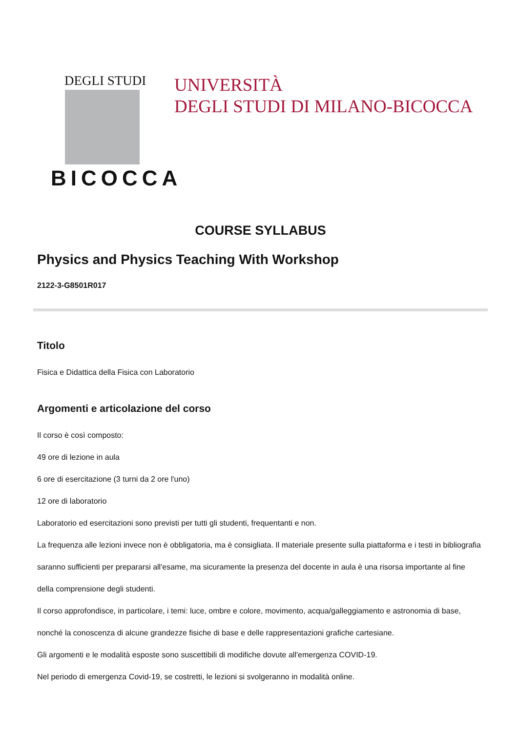DEGLI STUDI
BICOCCA
UNIVERSITÀ
DEGLI STUDI DI MILANO-BICOCCA
COURSE SYLLABUS
Physics and Physics Teaching With Workshop
2122-3-G8501R017
Titolo
Fisica e Didattica della Fisica con Laboratorio
Argomenti e articolazione del corso
Il corso è così composto:
49 ore di lezione in aula
6 ore di esercitazione (3 turni da 2 ore l'uno)
12 ore di laboratorio
Laboratorio ed esercitazioni sono previsti per tutti gli studenti, frequentanti e non.
La frequenza alle lezioni invece non è obbligatoria, ma è consigliata. Il materiale presente sulla piattaforma e i testi in bibliografia saranno sufficienti per prepararsi all'esame, ma sicuramente la presenza del docente in aula è una risorsa importante al fine della comprensione degli studenti.
Il corso approfondisce, in particolare, i temi: luce, ombre e colore, movimento, acqua/galleggiamento e astronomia di base, nonché la conoscenza di alcune grandezze fisiche di base e delle rappresentazioni grafiche cartesiane.
Gli argomenti e le modalità esposte sono suscettibili di modifiche dovute all'emergenza COVID-19.
Nel periodo di emergenza Covid-19, se costretti, le lezioni si svolgeranno in modalità online.